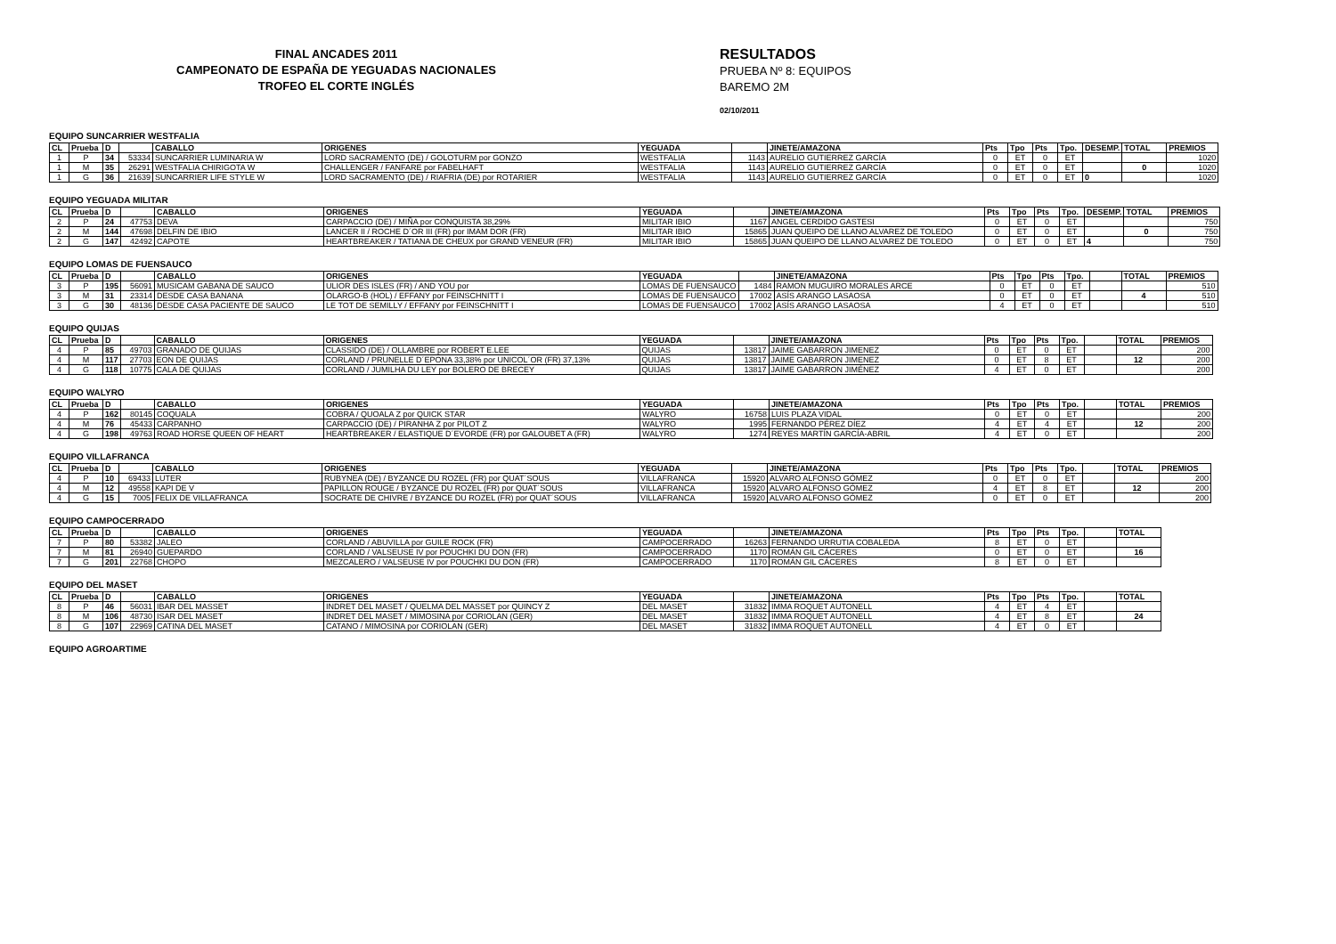FINAL ANCADES 2011
CAMPEONATO DE ESPAÑA DE YEGUADAS NACIONALES
TROFEO EL CORTE INGLÉS
RESULTADOS
PRUEBA Nº 8: EQUIPOS
BAREMO 2M
02/10/2011
EQUIPO SUNCARRIER WESTFALIA
| CL | Prueba | D | | CABALLO | ORIGENES | YEGUADA | | JINETE/AMAZONA | Pts | Tpo | Pts | Tpo. | DESEMP. | TOTAL | PREMIOS |
| --- | --- | --- | --- | --- | --- | --- | --- | --- | --- | --- | --- | --- | --- | --- | --- |
| 1 | P | 34 | 53334 | SUNCARRIER LUMINARIA W | LORD SACRAMENTO (DE) / GOLOTURM por GONZO | WESTFALIA | 1143 | AURELIO GUTIERREZ GARCÍA | 0 | ET | 0 | ET | | | 1020 |
| 1 | M | 35 | 26291 | WESTFALIA CHIRIGOTA W | CHALLENGER / FANFARE por FABELHAFT | WESTFALIA | 1143 | AURELIO GUTIERREZ GARCÍA | 0 | ET | 0 | ET | | 0 | 1020 |
| 1 | G | 36 | 21639 | SUNCARRIER LIFE STYLE W | LORD SACRAMENTO (DE) / RIAFRIA (DE) por ROTARIER | WESTFALIA | 1143 | AURELIO GUTIERREZ GARCÍA | 0 | ET | 0 | ET | 0 | | 1020 |
EQUIPO YEGUADA MILITAR
| CL | Prueba | D | | CABALLO | ORIGENES | YEGUADA | | JINETE/AMAZONA | Pts | Tpo | Pts | Tpo. | DESEMP. | TOTAL | PREMIOS |
| --- | --- | --- | --- | --- | --- | --- | --- | --- | --- | --- | --- | --- | --- | --- | --- |
| 2 | P | 24 | 47753 | DEVA | CARPACCIO (DE) / MIÑA por CONQUISTA 38,29% | MILITAR IBIO | 1167 | ANGEL CERDIDO GASTESI | 0 | ET | 0 | ET | | | 750 |
| 2 | M | 144 | 47698 | DELFIN DE IBIO | LANCER II / ROCHE D´OR III (FR) por IMAM DOR (FR) | MILITAR IBIO | 15865 | JUAN QUEIPO DE LLANO ALVAREZ DE TOLEDO | 0 | ET | 0 | ET | | 0 | 750 |
| 2 | G | 147 | 42492 | CAPOTE | HEARTBREAKER / TATIANA DE CHEUX por GRAND VENEUR (FR) | MILITAR IBIO | 15865 | JUAN QUEIPO DE LLANO ALVAREZ DE TOLEDO | 0 | ET | 0 | ET | 4 | | 750 |
EQUIPO LOMAS DE FUENSAUCO
| CL | Prueba | D | | CABALLO | ORIGENES | YEGUADA | | JINETE/AMAZONA | Pts | Tpo | Pts | Tpo. | | TOTAL | PREMIOS |
| --- | --- | --- | --- | --- | --- | --- | --- | --- | --- | --- | --- | --- | --- | --- | --- |
| 3 | P | 195 | 56091 | MUSICAM GABANA DE SAUCO | ULIOR DES ISLES (FR) / AND YOU por | LOMAS DE FUENSAUCO | 1484 | RAMON MUGUIRO MORALES ARCE | 0 | ET | 0 | ET | | | 510 |
| 3 | M | 31 | 23314 | DESDE CASA BANANA | OLARGO-B (HOL) / EFFANY por FEINSCHNITT I | LOMAS DE FUENSAUCO | 17002 | ASÍS ARANGO LASAOSA | 0 | ET | 0 | ET | | 4 | 510 |
| 3 | G | 30 | 48136 | DESDE CASA PACIENTE DE SAUCO | LE TOT DE SEMILLY / EFFANY por FEINSCHNITT I | LOMAS DE FUENSAUCO | 17002 | ASÍS ARANGO LASAOSA | 4 | ET | 0 | ET | | | 510 |
EQUIPO QUIJAS
| CL | Prueba | D | | CABALLO | ORIGENES | YEGUADA | | JINETE/AMAZONA | Pts | Tpo | Pts | Tpo. | | TOTAL | PREMIOS |
| --- | --- | --- | --- | --- | --- | --- | --- | --- | --- | --- | --- | --- | --- | --- | --- |
| 4 | P | 85 | 49703 | GRANADO DE QUIJAS | CLASSIDO (DE) / OLLAMBRE por ROBERT E.LEE | QUIJAS | 13817 | JAIME GABARRON JIMENEZ | 0 | ET | 0 | ET | | | 200 |
| 4 | M | 117 | 27703 | EON DE QUIJAS | CORLAND / PRUNELLE D´EPONA 33,38% por UNICOL´OR (FR) 37,13% | QUIJAS | 13817 | JAIME GABARRON JIMENEZ | 0 | ET | 8 | ET | | 12 | 200 |
| 4 | G | 118 | 10775 | CALA DE QUIJAS | CORLAND / JUMILHA DU LEY por BOLERO DE BRECEY | QUIJAS | 13817 | JAIME GABARRON JIMÉNEZ | 4 | ET | 0 | ET | | | 200 |
EQUIPO WALYRO
| CL | Prueba | D | | CABALLO | ORIGENES | YEGUADA | | JINETE/AMAZONA | Pts | Tpo | Pts | Tpo. | | TOTAL | PREMIOS |
| --- | --- | --- | --- | --- | --- | --- | --- | --- | --- | --- | --- | --- | --- | --- | --- |
| 4 | P | 162 | 80145 | COQUALA | COBRA / QUOALA Z por QUICK STAR | WALYRO | 16758 | LUIS PLAZA VIDAL | 0 | ET | 0 | ET | | | 200 |
| 4 | M | 76 | 45433 | CARPANHO | CARPACCIO (DE) / PIRANHA Z por PILOT Z | WALYRO | 1995 | FERNANDO PÉREZ DÍEZ | 4 | ET | 4 | ET | | 12 | 200 |
| 4 | G | 198 | 49763 | ROAD HORSE QUEEN OF HEART | HEARTBREAKER / ELASTIQUE D´EVORDE (FR) por GALOUBET A (FR) | WALYRO | 1274 | REYES MARTÍN GARCÍA-ABRIL | 4 | ET | 0 | ET | | | 200 |
EQUIPO VILLAFRANCA
| CL | Prueba | D | | CABALLO | ORIGENES | YEGUADA | | JINETE/AMAZONA | Pts | Tpo | Pts | Tpo. | | TOTAL | PREMIOS |
| --- | --- | --- | --- | --- | --- | --- | --- | --- | --- | --- | --- | --- | --- | --- | --- |
| 4 | P | 10 | 69433 | LUTER | RUBYNEA (DE) / BYZANCE DU ROZEL (FR) por QUAT´SOUS | VILLAFRANCA | 15920 | ALVARO ALFONSO GÓMEZ | 0 | ET | 0 | ET | | | 200 |
| 4 | M | 12 | 49558 | KAPI DE V | PAPILLON ROUGE / BYZANCE DU ROZEL (FR) por QUAT´SOUS | VILLAFRANCA | 15920 | ALVARO ALFONSO GÓMEZ | 4 | ET | 8 | ET | | 12 | 200 |
| 4 | G | 15 | 7005 | FELIX DE VILLAFRANCA | SOCRATE DE CHIVRE / BYZANCE DU ROZEL (FR) por QUAT´SOUS | VILLAFRANCA | 15920 | ALVARO ALFONSO GÓMEZ | 0 | ET | 0 | ET | | | 200 |
EQUIPO CAMPOCERRADO
| CL | Prueba | D | | CABALLO | ORIGENES | YEGUADA | | JINETE/AMAZONA | Pts | Tpo | Pts | Tpo. | | TOTAL |
| --- | --- | --- | --- | --- | --- | --- | --- | --- | --- | --- | --- | --- | --- | --- |
| 7 | P | 80 | 53382 | JALEO | CORLAND / ABUVILLA por GUILE ROCK (FR) | CAMPOCERRADO | 16263 | FERNANDO URRUTIA COBALEDA | 8 | ET | 0 | ET | | |
| 7 | M | 81 | 26940 | GUEPARDO | CORLAND / VALSEUSE IV por POUCHKI DU DON (FR) | CAMPOCERRADO | 1170 | ROMÁN GIL CÁCERES | 0 | ET | 0 | ET | | 16 |
| 7 | G | 201 | 22768 | CHOPO | MEZCALERO / VALSEUSE IV por POUCHKI DU DON (FR) | CAMPOCERRADO | 1170 | ROMÁN GIL CÁCERES | 8 | ET | 0 | ET | | |
EQUIPO DEL MASET
| CL | Prueba | D | | CABALLO | ORIGENES | YEGUADA | | JINETE/AMAZONA | Pts | Tpo | Pts | Tpo. | | TOTAL |
| --- | --- | --- | --- | --- | --- | --- | --- | --- | --- | --- | --- | --- | --- | --- |
| 8 | P | 46 | 56031 | IBAR DEL MASSET | INDRET DEL MASET / QUELMA DEL MASSET por QUINCY Z | DEL MASET | 31832 | IMMA ROQUET AUTONELL | 4 | ET | 4 | ET | | |
| 8 | M | 106 | 48730 | ISAR DEL MASET | INDRET DEL MASET / MIMOSINA por CORIOLAN (GER) | DEL MASET | 31832 | IMMA ROQUET AUTONELL | 4 | ET | 8 | ET | | 24 |
| 8 | G | 107 | 22969 | CATINA DEL MASET | CATANO / MIMOSINA por CORIOLAN (GER) | DEL MASET | 31832 | IMMA ROQUET AUTONELL | 4 | ET | 0 | ET | | |
EQUIPO AGROARTIME